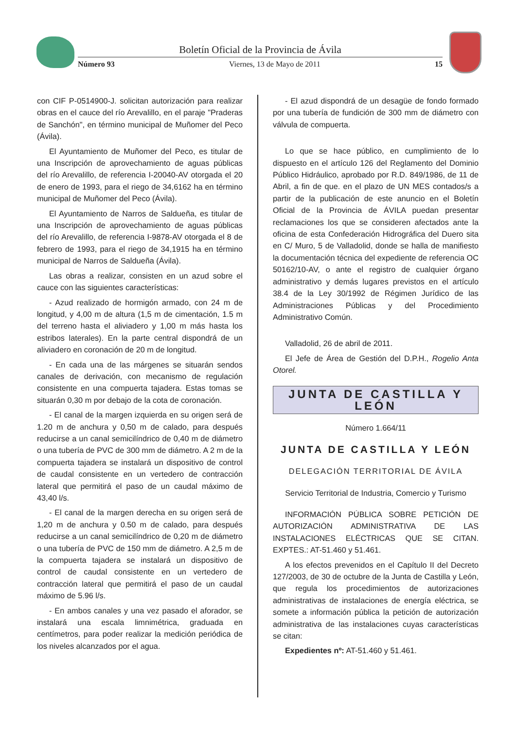Boletín Oficial de la Provincia de Ávila
Número 93 Viernes, 13 de Mayo de 2011 15
con CIF P-0514900-J. solicitan autorización para realizar obras en el cauce del río Arevalillo, en el paraje "Praderas de Sanchón", en término municipal de Muñomer del Peco (Ávila).
El Ayuntamiento de Muñomer del Peco, es titular de una Inscripción de aprovechamiento de aguas públicas del río Arevalillo, de referencia I-20040-AV otorgada el 20 de enero de 1993, para el riego de 34,6162 ha en término municipal de Muñomer del Peco (Ávila).
El Ayuntamiento de Narros de Saldueña, es titular de una Inscripción de aprovechamiento de aguas públicas del río Arevalillo, de referencia I-9878-AV otorgada el 8 de febrero de 1993, para el riego de 34,1915 ha en término municipal de Narros de Saldueña (Ávila).
Las obras a realizar, consisten en un azud sobre el cauce con las siguientes características:
- Azud realizado de hormigón armado, con 24 m de longitud, y 4,00 m de altura (1,5 m de cimentación, 1.5 m del terreno hasta el aliviadero y 1,00 m más hasta los estribos laterales). En la parte central dispondrá de un aliviadero en coronación de 20 m de longitud.
- En cada una de las márgenes se situarán sendos canales de derivación, con mecanismo de regulación consistente en una compuerta tajadera. Estas tomas se situarán 0,30 m por debajo de la cota de coronación.
- El canal de la margen izquierda en su origen será de 1.20 m de anchura y 0,50 m de calado, para después reducirse a un canal semicilíndrico de 0,40 m de diámetro o una tubería de PVC de 300 mm de diámetro. A 2 m de la compuerta tajadera se instalará un dispositivo de control de caudal consistente en un vertedero de contracción lateral que permitirá el paso de un caudal máximo de 43,40 l/s.
- El canal de la margen derecha en su origen será de 1,20 m de anchura y 0.50 m de calado, para después reducirse a un canal semicilíndrico de 0,20 m de diámetro o una tubería de PVC de 150 mm de diámetro. A 2,5 m de la compuerta tajadera se instalará un dispositivo de control de caudal consistente en un vertedero de contracción lateral que permitirá el paso de un caudal máximo de 5.96 l/s.
- En ambos canales y una vez pasado el aforador, se instalará una escala limnimétrica, graduada en centímetros, para poder realizar la medición periódica de los niveles alcanzados por el agua.
- El azud dispondrá de un desagüe de fondo formado por una tubería de fundición de 300 mm de diámetro con válvula de compuerta.
Lo que se hace público, en cumplimiento de lo dispuesto en el artículo 126 del Reglamento del Dominio Público Hidráulico, aprobado por R.D. 849/1986, de 11 de Abril, a fin de que. en el plazo de UN MES contados/s a partir de la publicación de este anuncio en el Boletín Oficial de la Provincia de ÁVILA puedan presentar reclamaciones los que se consideren afectados ante la oficina de esta Confederación Hidrográfica del Duero sita en C/ Muro, 5 de Valladolid, donde se halla de manifiesto la documentación técnica del expediente de referencia OC 50162/10-AV, o ante el registro de cualquier órgano administrativo y demás lugares previstos en el artículo 38.4 de la Ley 30/1992 de Régimen Jurídico de las Administraciones Públicas y del Procedimiento Administrativo Común.
Valladolid, 26 de abril de 2011.
El Jefe de Área de Gestión del D.P.H., Rogelio Anta Otorel.
JUNTA DE CASTILLA Y LEÓN
Número 1.664/11
JUNTA DE CASTILLA Y LEÓN
DELEGACIÓN TERRITORIAL DE ÁVILA
Servicio Territorial de Industria, Comercio y Turismo
INFORMACIÓN PÚBLICA SOBRE PETICIÓN DE AUTORIZACIÓN ADMINISTRATIVA DE LAS INSTALACIONES ELÉCTRICAS QUE SE CITAN. EXPTES.: AT-51.460 y 51.461.
A los efectos prevenidos en el Capítulo II del Decreto 127/2003, de 30 de octubre de la Junta de Castilla y León, que regula los procedimientos de autorizaciones administrativas de instalaciones de energía eléctrica, se somete a información pública la petición de autorización administrativa de las instalaciones cuyas características se citan:
Expedientes nº: AT-51.460 y 51.461.